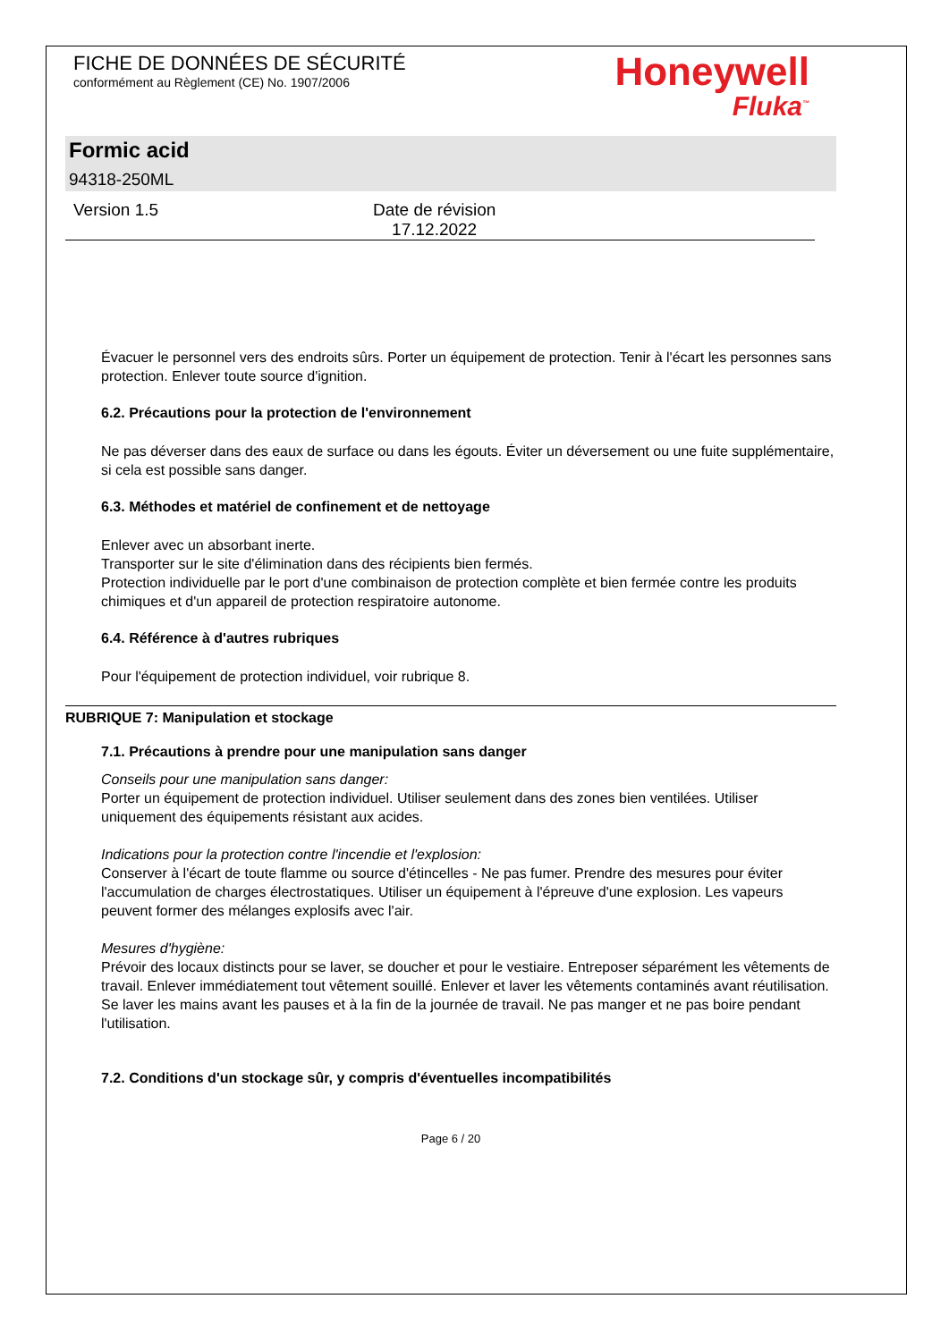FICHE DE DONNÉES DE SÉCURITÉ
conformément au Règlement (CE) No. 1907/2006
Honeywell
Fluka<sup>™</sup>
Formic acid
94318-250ML
Version 1.5 Date de révision
17.12.2022
Évacuer le personnel vers des endroits sûrs. Porter un équipement de protection. Tenir à l'écart les personnes sans protection. Enlever toute source d'ignition.
6.2. Précautions pour la protection de l'environnement
Ne pas déverser dans des eaux de surface ou dans les égouts. Éviter un déversement ou une fuite supplémentaire, si cela est possible sans danger.
6.3. Méthodes et matériel de confinement et de nettoyage
Enlever avec un absorbant inerte.
Transporter sur le site d'élimination dans des récipients bien fermés.
Protection individuelle par le port d'une combinaison de protection complète et bien fermée contre les produits chimiques et d'un appareil de protection respiratoire autonome.
6.4. Référence à d'autres rubriques
Pour l'équipement de protection individuel, voir rubrique 8.
RUBRIQUE 7: Manipulation et stockage
7.1. Précautions à prendre pour une manipulation sans danger
Conseils pour une manipulation sans danger:
Porter un équipement de protection individuel. Utiliser seulement dans des zones bien ventilées. Utiliser uniquement des équipements résistant aux acides.
Indications pour la protection contre l'incendie et l'explosion:
Conserver à l'écart de toute flamme ou source d'étincelles - Ne pas fumer. Prendre des mesures pour éviter l'accumulation de charges électrostatiques. Utiliser un équipement à l'épreuve d'une explosion. Les vapeurs peuvent former des mélanges explosifs avec l'air.
Mesures d'hygiène:
Prévoir des locaux distincts pour se laver, se doucher et pour le vestiaire. Entreposer séparément les vêtements de travail. Enlever immédiatement tout vêtement souillé. Enlever et laver les vêtements contaminés avant réutilisation. Se laver les mains avant les pauses et à la fin de la journée de travail. Ne pas manger et ne pas boire pendant l'utilisation.
7.2. Conditions d'un stockage sûr, y compris d'éventuelles incompatibilités
Page 6 / 20